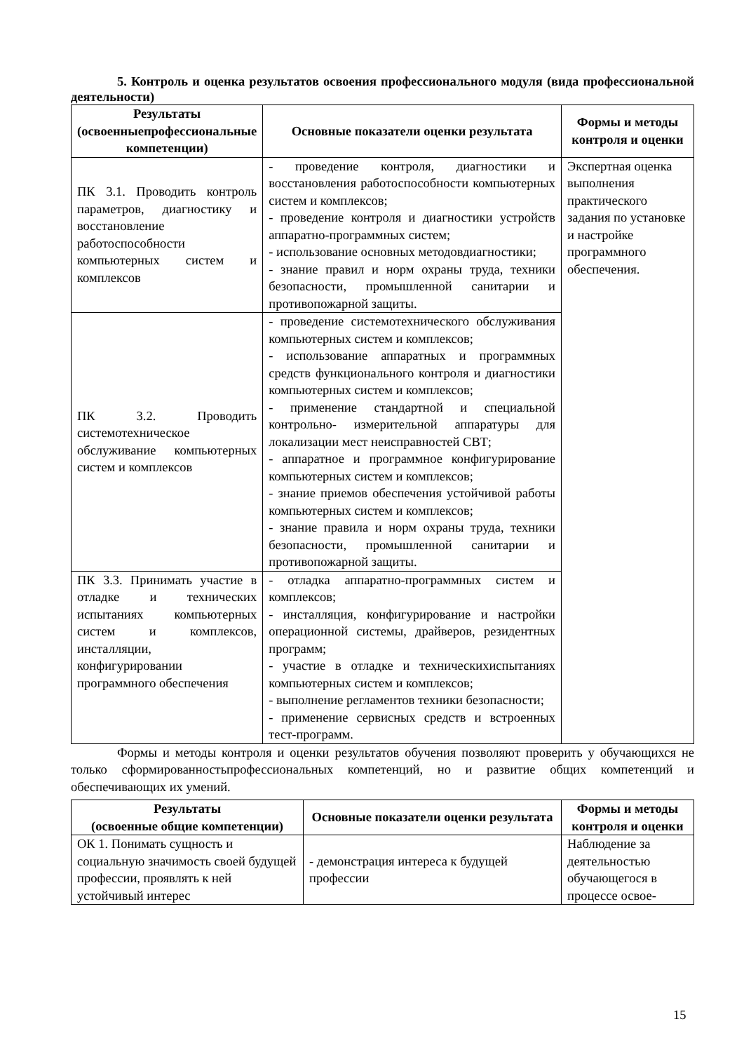5. Контроль и оценка результатов освоения профессионального модуля (вида профессиональной деятельности)
| Результаты (освоенныепрофессиональные компетенции) | Основные показатели оценки результата | Формы и методы контроля и оценки |
| --- | --- | --- |
| ПК 3.1. Проводить контроль параметров, диагностику и восстановление работоспособности компьютерных систем и комплексов | - проведение контроля, диагностики и восстановления работоспособности компьютерных систем и комплексов; - проведение контроля и диагностики устройств аппаратно-программных систем; - использование основных методовдиагностики; - знание правил и норм охраны труда, техники безопасности, промышленной санитарии и противопожарной защиты. | Экспертная оценка выполнения практического задания по установке и настройке программного обеспечения. |
| ПК 3.2. Проводить системотехническое обслуживание компьютерных систем и комплексов | - проведение системотехнического обслуживания компьютерных систем и комплексов; - использование аппаратных и программных средств функционального контроля и диагностики компьютерных систем и комплексов; - применение стандартной и специальной контрольно- измерительной аппаратуры для локализации мест неисправностей СВТ; - аппаратное и программное конфигурирование компьютерных систем и комплексов; - знание приемов обеспечения устойчивой работы компьютерных систем и комплексов; - знание правила и норм охраны труда, техники безопасности, промышленной санитарии и противопожарной защиты. | |
| ПК 3.3. Принимать участие в отладке и технических испытаниях компьютерных систем и комплексов, инсталляции, конфигурировании программного обеспечения | - отладка аппаратно-программных систем и комплексов; - инсталляция, конфигурирование и настройки операционной системы, драйверов, резидентных программ; - участие в отладке и техническихиспытаниях компьютерных систем и комплексов; - выполнение регламентов техники безопасности; - применение сервисных средств и встроенных тест-программ. | |
Формы и методы контроля и оценки результатов обучения позволяют проверить у обучающихся не только сформированностьпрофессиональных компетенций, но и развитие общих компетенций и обеспечивающих их умений.
| Результаты (освоенные общие компетенции) | Основные показатели оценки результата | Формы и методы контроля и оценки |
| --- | --- | --- |
| ОК 1. Понимать сущность и социальную значимость своей будущей профессии, проявлять к ней устойчивый интерес | - демонстрация интереса к будущей профессии | Наблюдение за деятельностью обучающегося в процессе освое- |
15